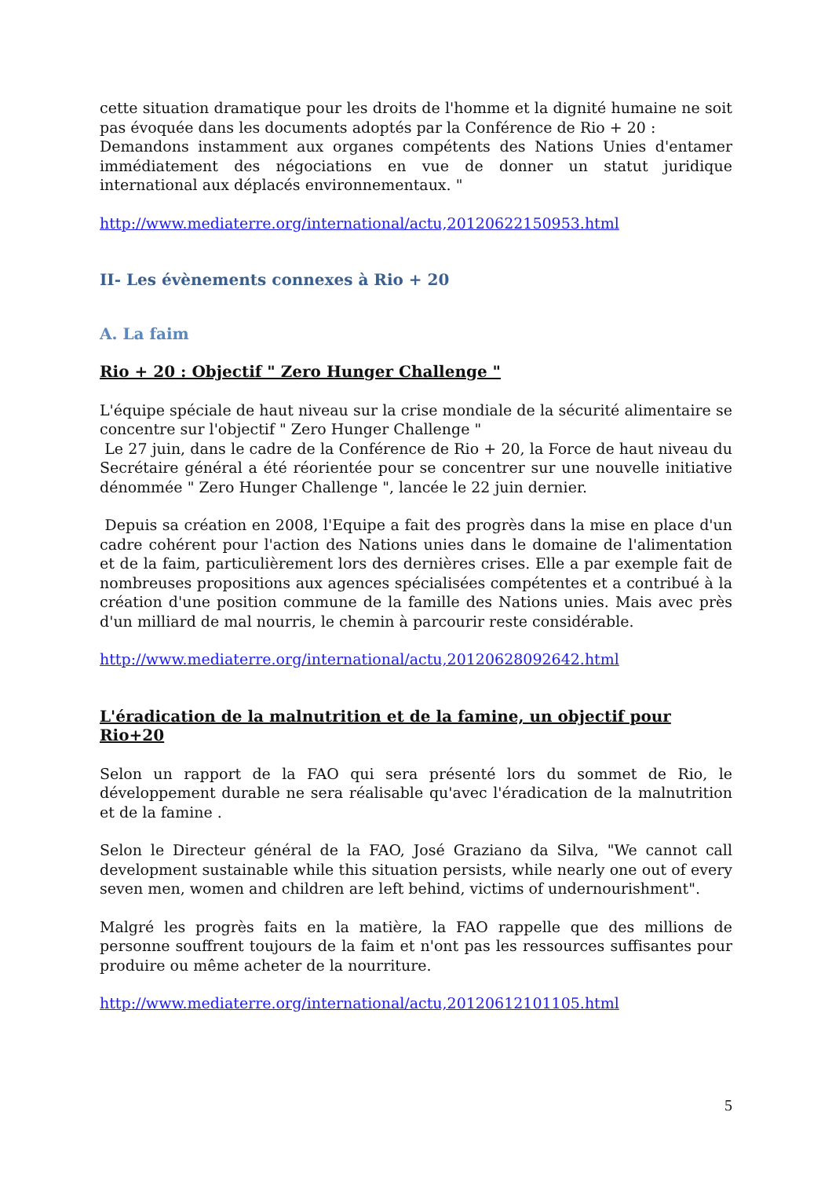cette situation dramatique pour les droits de l'homme et la dignité humaine ne soit pas évoquée dans les documents adoptés par la Conférence de Rio + 20 :
Demandons instamment aux organes compétents des Nations Unies d'entamer immédiatement des négociations en vue de donner un statut juridique international aux déplacés environnementaux. "
http://www.mediaterre.org/international/actu,20120622150953.html
II- Les évènements connexes à Rio + 20
A. La faim
Rio + 20 : Objectif " Zero Hunger Challenge "
L'équipe spéciale de haut niveau sur la crise mondiale de la sécurité alimentaire se concentre sur l'objectif " Zero Hunger Challenge "
Le 27 juin, dans le cadre de la Conférence de Rio + 20, la Force de haut niveau du Secrétaire général a été réorientée pour se concentrer sur une nouvelle initiative dénommée " Zero Hunger Challenge ", lancée le 22 juin dernier.
Depuis sa création en 2008, l'Equipe a fait des progrès dans la mise en place d'un cadre cohérent pour l'action des Nations unies dans le domaine de l'alimentation et de la faim, particulièrement lors des dernières crises. Elle a par exemple fait de nombreuses propositions aux agences spécialisées compétentes et a contribué à la création d'une position commune de la famille des Nations unies. Mais avec près d'un milliard de mal nourris, le chemin à parcourir reste considérable.
http://www.mediaterre.org/international/actu,20120628092642.html
L'éradication de la malnutrition et de la famine, un objectif pour Rio+20
Selon un rapport de la FAO qui sera présenté lors du sommet de Rio, le développement durable ne sera réalisable qu'avec l'éradication de la malnutrition et de la famine .
Selon le Directeur général de la FAO, José Graziano da Silva, "We cannot call development sustainable while this situation persists, while nearly one out of every seven men, women and children are left behind, victims of undernourishment".
Malgré les progrès faits en la matière, la FAO rappelle que des millions de personne souffrent toujours de la faim et n'ont pas les ressources suffisantes pour produire ou même acheter de la nourriture.
http://www.mediaterre.org/international/actu,20120612101105.html
5